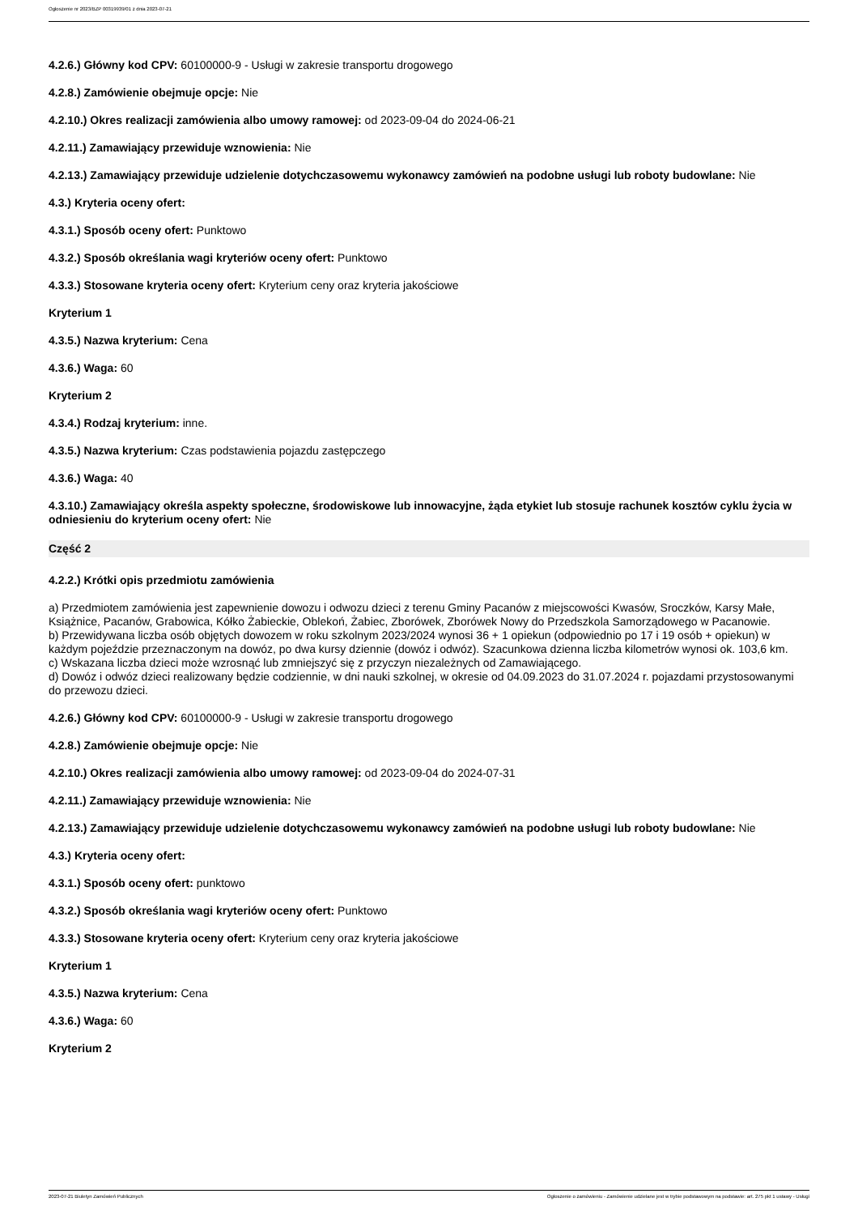Ogłoszenie nr 2023/BZP 00319939/01 z dnia 2023-07-21
4.2.6.) Główny kod CPV: 60100000-9 - Usługi w zakresie transportu drogowego
4.2.8.) Zamówienie obejmuje opcje: Nie
4.2.10.) Okres realizacji zamówienia albo umowy ramowej: od 2023-09-04 do 2024-06-21
4.2.11.) Zamawiający przewiduje wznowienia: Nie
4.2.13.) Zamawiający przewiduje udzielenie dotychczasowemu wykonawcy zamówień na podobne usługi lub roboty budowlane: Nie
4.3.) Kryteria oceny ofert:
4.3.1.) Sposób oceny ofert: Punktowo
4.3.2.) Sposób określania wagi kryteriów oceny ofert: Punktowo
4.3.3.) Stosowane kryteria oceny ofert: Kryterium ceny oraz kryteria jakościowe
Kryterium 1
4.3.5.) Nazwa kryterium: Cena
4.3.6.) Waga: 60
Kryterium 2
4.3.4.) Rodzaj kryterium: inne.
4.3.5.) Nazwa kryterium: Czas podstawienia pojazdu zastępczego
4.3.6.) Waga: 40
4.3.10.) Zamawiający określa aspekty społeczne, środowiskowe lub innowacyjne, żąda etykiet lub stosuje rachunek kosztów cyklu życia w odniesieniu do kryterium oceny ofert: Nie
Część 2
4.2.2.) Krótki opis przedmiotu zamówienia
a) Przedmiotem zamówienia jest zapewnienie dowozu i odwozu dzieci z terenu Gminy Pacanów z miejscowości Kwasów, Sroczków, Karsy Małe, Książnice, Pacanów, Grabowica, Kółko Żabieckie, Oblekoń, Żabiec, Zborówek, Zborówek Nowy do Przedszkola Samorządowego w Pacanowie.
b) Przewidywana liczba osób objętych dowozem w roku szkolnym 2023/2024 wynosi 36 + 1 opiekun (odpowiednio po 17 i 19 osób + opiekun) w każdym pojeździe przeznaczonym na dowóz, po dwa kursy dziennie (dowóz i odwóz). Szacunkowa dzienna liczba kilometrów wynosi ok. 103,6 km.
c) Wskazana liczba dzieci może wzrosnąć lub zmniejszyć się z przyczyn niezależnych od Zamawiającego.
d) Dowóz i odwóz dzieci realizowany będzie codziennie, w dni nauki szkolnej, w okresie od 04.09.2023 do 31.07.2024 r. pojazdami przystosowanymi do przewozu dzieci.
4.2.6.) Główny kod CPV: 60100000-9 - Usługi w zakresie transportu drogowego
4.2.8.) Zamówienie obejmuje opcje: Nie
4.2.10.) Okres realizacji zamówienia albo umowy ramowej: od 2023-09-04 do 2024-07-31
4.2.11.) Zamawiający przewiduje wznowienia: Nie
4.2.13.) Zamawiający przewiduje udzielenie dotychczasowemu wykonawcy zamówień na podobne usługi lub roboty budowlane: Nie
4.3.) Kryteria oceny ofert:
4.3.1.) Sposób oceny ofert: punktowo
4.3.2.) Sposób określania wagi kryteriów oceny ofert: Punktowo
4.3.3.) Stosowane kryteria oceny ofert: Kryterium ceny oraz kryteria jakościowe
Kryterium 1
4.3.5.) Nazwa kryterium: Cena
4.3.6.) Waga: 60
Kryterium 2
2023-07-21 Biuletyn Zamówień Publicznych Ogłoszenie o zamówieniu - Zamówienie udzielane jest w trybie podstawowym na podstawie: art. 275 pkt 1 ustawy - Usługi